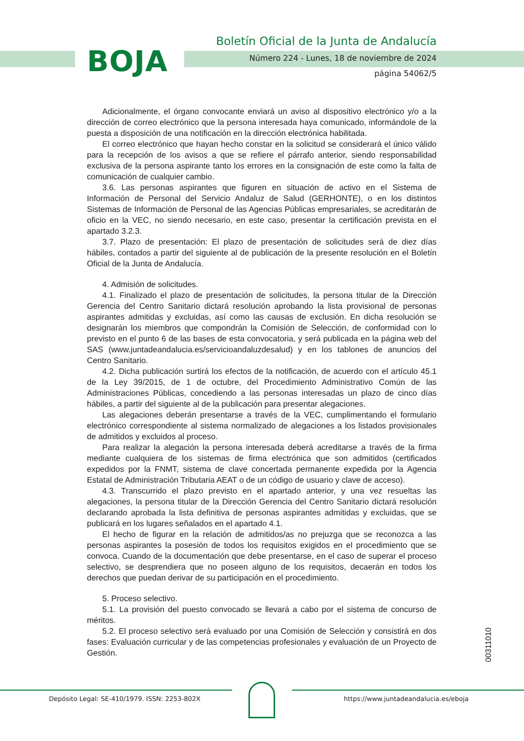BOJA
Boletín Oficial de la Junta de Andalucía
Número 224 - Lunes, 18 de noviembre de 2024
página 54062/5
Adicionalmente, el órgano convocante enviará un aviso al dispositivo electrónico y/o a la dirección de correo electrónico que la persona interesada haya comunicado, informándole de la puesta a disposición de una notificación en la dirección electrónica habilitada.
El correo electrónico que hayan hecho constar en la solicitud se considerará el único válido para la recepción de los avisos a que se refiere el párrafo anterior, siendo responsabilidad exclusiva de la persona aspirante tanto los errores en la consignación de este como la falta de comunicación de cualquier cambio.
3.6. Las personas aspirantes que figuren en situación de activo en el Sistema de Información de Personal del Servicio Andaluz de Salud (GERHONTE), o en los distintos Sistemas de Información de Personal de las Agencias Públicas empresariales, se acreditarán de oficio en la VEC, no siendo necesario, en este caso, presentar la certificación prevista en el apartado 3.2.3.
3.7. Plazo de presentación: El plazo de presentación de solicitudes será de diez días hábiles, contados a partir del siguiente al de publicación de la presente resolución en el Boletín Oficial de la Junta de Andalucía.
4. Admisión de solicitudes.
4.1. Finalizado el plazo de presentación de solicitudes, la persona titular de la Dirección Gerencia del Centro Sanitario dictará resolución aprobando la lista provisional de personas aspirantes admitidas y excluidas, así como las causas de exclusión. En dicha resolución se designarán los miembros que compondrán la Comisión de Selección, de conformidad con lo previsto en el punto 6 de las bases de esta convocatoria, y será publicada en la página web del SAS (www.juntadeandalucia.es/servicioandaluzdesalud) y en los tablones de anuncios del Centro Sanitario.
4.2. Dicha publicación surtirá los efectos de la notificación, de acuerdo con el artículo 45.1 de la Ley 39/2015, de 1 de octubre, del Procedimiento Administrativo Común de las Administraciones Públicas, concediendo a las personas interesadas un plazo de cinco días hábiles, a partir del siguiente al de la publicación para presentar alegaciones.
Las alegaciones deberán presentarse a través de la VEC, cumplimentando el formulario electrónico correspondiente al sistema normalizado de alegaciones a los listados provisionales de admitidos y excluidos al proceso.
Para realizar la alegación la persona interesada deberá acreditarse a través de la firma mediante cualquiera de los sistemas de firma electrónica que son admitidos (certificados expedidos por la FNMT, sistema de clave concertada permanente expedida por la Agencia Estatal de Administración Tributaria AEAT o de un código de usuario y clave de acceso).
4.3. Transcurrido el plazo previsto en el apartado anterior, y una vez resueltas las alegaciones, la persona titular de la Dirección Gerencia del Centro Sanitario dictará resolución declarando aprobada la lista definitiva de personas aspirantes admitidas y excluidas, que se publicará en los lugares señalados en el apartado 4.1.
El hecho de figurar en la relación de admitidos/as no prejuzga que se reconozca a las personas aspirantes la posesión de todos los requisitos exigidos en el procedimiento que se convoca. Cuando de la documentación que debe presentarse, en el caso de superar el proceso selectivo, se desprendiera que no poseen alguno de los requisitos, decaerán en todos los derechos que puedan derivar de su participación en el procedimiento.
5. Proceso selectivo.
5.1. La provisión del puesto convocado se llevará a cabo por el sistema de concurso de méritos.
5.2. El proceso selectivo será evaluado por una Comisión de Selección y consistirá en dos fases: Evaluación curricular y de las competencias profesionales y evaluación de un Proyecto de Gestión.
00311010
Depósito Legal: SE-410/1979. ISSN: 2253-802X
https://www.juntadeandalucia.es/eboja